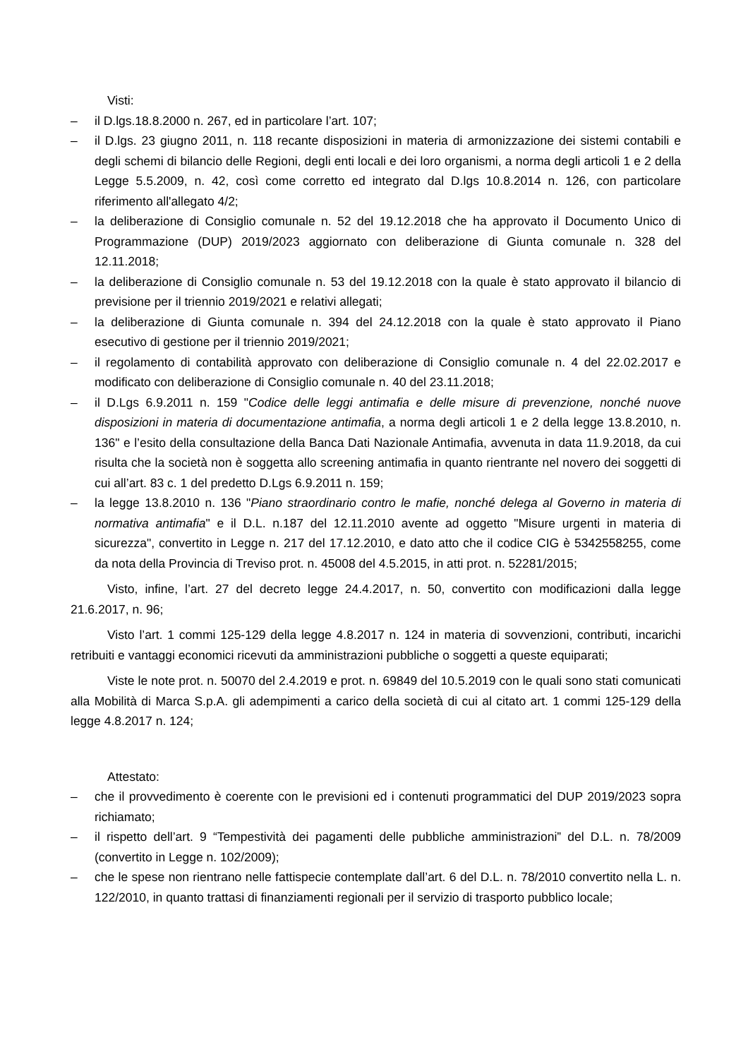Visti:
– il D.lgs.18.8.2000 n. 267, ed in particolare l’art. 107;
– il D.lgs. 23 giugno 2011, n. 118 recante disposizioni in materia di armonizzazione dei sistemi contabili e degli schemi di bilancio delle Regioni, degli enti locali e dei loro organismi, a norma degli articoli 1 e 2 della Legge 5.5.2009, n. 42, così come corretto ed integrato dal D.lgs 10.8.2014 n. 126, con particolare riferimento all'allegato 4/2;
– la deliberazione di Consiglio comunale n. 52 del 19.12.2018 che ha approvato il Documento Unico di Programmazione (DUP) 2019/2023 aggiornato con deliberazione di Giunta comunale n. 328 del 12.11.2018;
– la deliberazione di Consiglio comunale n. 53 del 19.12.2018 con la quale è stato approvato il bilancio di previsione per il triennio 2019/2021 e relativi allegati;
– la deliberazione di Giunta comunale n. 394 del 24.12.2018 con la quale è stato approvato il Piano esecutivo di gestione per il triennio 2019/2021;
– il regolamento di contabilità approvato con deliberazione di Consiglio comunale n. 4 del 22.02.2017 e modificato con deliberazione di Consiglio comunale n. 40 del 23.11.2018;
– il D.Lgs 6.9.2011 n. 159 "Codice delle leggi antimafia e delle misure di prevenzione, nonché nuove disposizioni in materia di documentazione antimafia, a norma degli articoli 1 e 2 della legge 13.8.2010, n. 136" e l’esito della consultazione della Banca Dati Nazionale Antimafia, avvenuta in data 11.9.2018, da cui risulta che la società non è soggetta allo screening antimafia in quanto rientrante nel novero dei soggetti di cui all’art. 83 c. 1 del predetto D.Lgs 6.9.2011 n. 159;
– la legge 13.8.2010 n. 136 "Piano straordinario contro le mafie, nonché delega al Governo in materia di normativa antimafia" e il D.L. n.187 del 12.11.2010 avente ad oggetto "Misure urgenti in materia di sicurezza", convertito in Legge n. 217 del 17.12.2010, e dato atto che il codice CIG è 5342558255, come da nota della Provincia di Treviso prot. n. 45008 del 4.5.2015, in atti prot. n. 52281/2015;
Visto, infine, l’art. 27 del decreto legge 24.4.2017, n. 50, convertito con modificazioni dalla legge 21.6.2017, n. 96;
Visto l’art. 1 commi 125-129 della legge 4.8.2017 n. 124 in materia di sovvenzioni, contributi, incarichi retribuiti e vantaggi economici ricevuti da amministrazioni pubbliche o soggetti a queste equiparati;
Viste le note prot. n. 50070 del 2.4.2019 e prot. n. 69849 del 10.5.2019 con le quali sono stati comunicati alla Mobilità di Marca S.p.A. gli adempimenti a carico della società di cui al citato art. 1 commi 125-129 della legge 4.8.2017 n. 124;
Attestato:
– che il provvedimento è coerente con le previsioni ed i contenuti programmatici del DUP 2019/2023 sopra richiamato;
– il rispetto dell’art. 9 “Tempestività dei pagamenti delle pubbliche amministrazioni” del D.L. n. 78/2009 (convertito in Legge n. 102/2009);
– che le spese non rientrano nelle fattispecie contemplate dall’art. 6 del D.L. n. 78/2010 convertito nella L. n. 122/2010, in quanto trattasi di finanziamenti regionali per il servizio di trasporto pubblico locale;